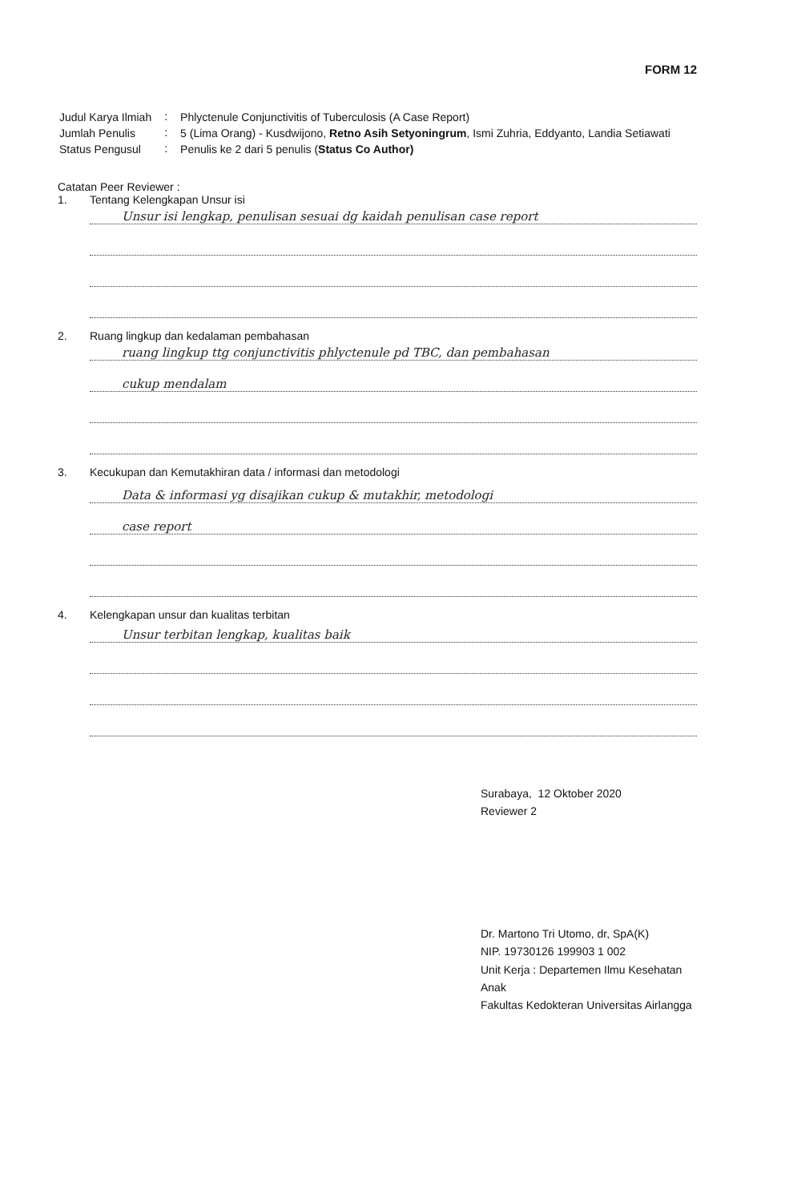FORM 12
| Judul Karya Ilmiah | : | Phlyctenule Conjunctivitis of Tuberculosis (A Case Report) |
| Jumlah Penulis | : | 5 (Lima Orang) - Kusdwijono, Retno Asih Setyoningrum , Ismi Zuhria, Eddyanto, Landia Setiawati |
| Status Pengusul | : | Penulis ke 2 dari 5 penulis ( Status Co Author) |
Catatan Peer Reviewer :
1. Tentang Kelengkapan Unsur isi
Unsur isi lengkap, penulisan sesuai dg kaidah penulisan case report
2. Ruang lingkup dan kedalaman pembahasan
ruang lingkup ttg conjunctivitis phlyctenule pd TBC, dan pembahasan
cukup mendalam
3. Kecukupan dan Kemutakhiran data / informasi dan metodologi
Data & informasi yg disajikan cukup & mutakhir, metodologi
case report
4. Kelengkapan unsur dan kualitas terbitan
Unsur terbitan lengkap, kualitas baik
Surabaya, 12 Oktober 2020
Reviewer 2
Dr. Martono Tri Utomo, dr, SpA(K)
NIP. 19730126 199903 1 002
Unit Kerja : Departemen Ilmu Kesehatan Anak
Fakultas Kedokteran Universitas Airlangga